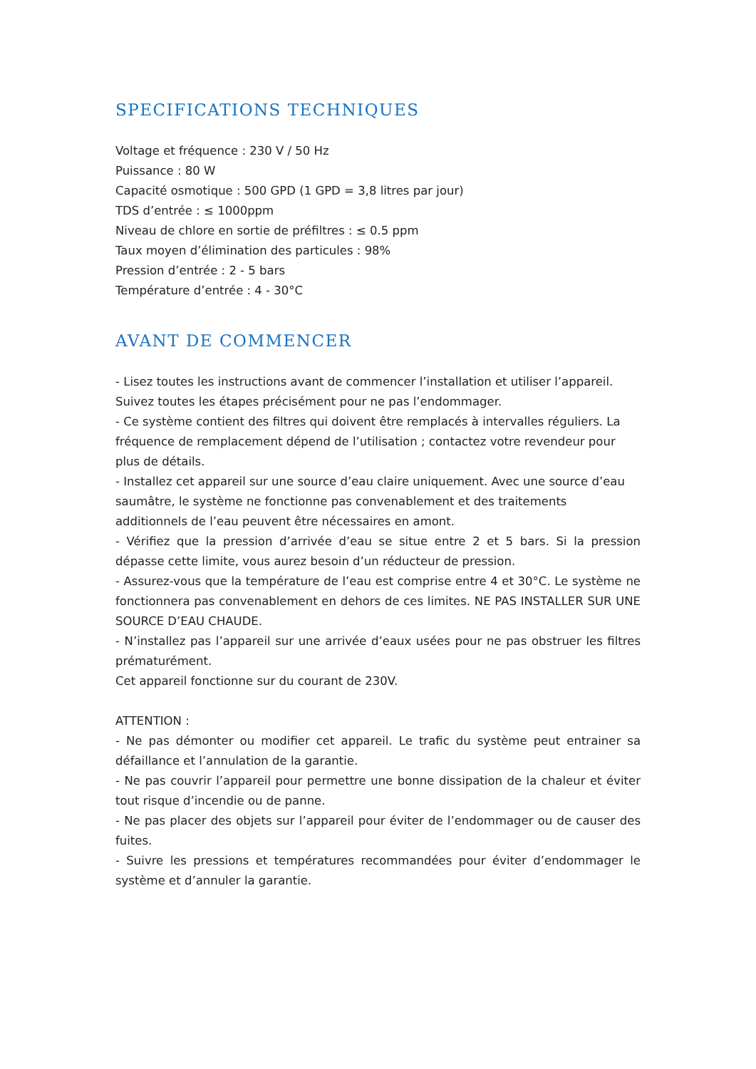SPECIFICATIONS TECHNIQUES
Voltage et fréquence : 230 V / 50 Hz
Puissance : 80 W
Capacité osmotique : 500 GPD (1 GPD = 3,8 litres par jour)
TDS d’entrée : ≤ 1000ppm
Niveau de chlore en sortie de préfiltres : ≤ 0.5 ppm
Taux moyen d’élimination des particules : 98%
Pression d’entrée : 2 - 5 bars
Température d’entrée : 4 - 30°C
AVANT DE COMMENCER
- Lisez toutes les instructions avant de commencer l’installation et utiliser l’appareil. Suivez toutes les étapes précisément pour ne pas l’endommager.
- Ce système contient des filtres qui doivent être remplacés à intervalles réguliers. La fréquence de remplacement dépend de l’utilisation ; contactez votre revendeur pour plus de détails.
- Installez cet appareil sur une source d’eau claire uniquement. Avec une source d’eau saumâtre, le système ne fonctionne pas convenablement et des traitements additionnels de l’eau peuvent être nécessaires en amont.
- Vérifiez que la pression d’arrivée d’eau se situe entre 2 et 5 bars. Si la pression dépasse cette limite, vous aurez besoin d’un réducteur de pression.
- Assurez-vous que la température de l’eau est comprise entre 4 et 30°C. Le système ne fonctionnera pas convenablement en dehors de ces limites. NE PAS INSTALLER SUR UNE SOURCE D’EAU CHAUDE.
- N’installez pas l’appareil sur une arrivée d’eaux usées pour ne pas obstruer les filtres prématurément.
Cet appareil fonctionne sur du courant de 230V.
ATTENTION :
- Ne pas démonter ou modifier cet appareil. Le trafic du système peut entrainer sa défaillance et l’annulation de la garantie.
- Ne pas couvrir l’appareil pour permettre une bonne dissipation de la chaleur et éviter tout risque d’incendie ou de panne.
- Ne pas placer des objets sur l’appareil pour éviter de l’endommager ou de causer des fuites.
- Suivre les pressions et températures recommandées pour éviter d’endommager le système et d’annuler la garantie.